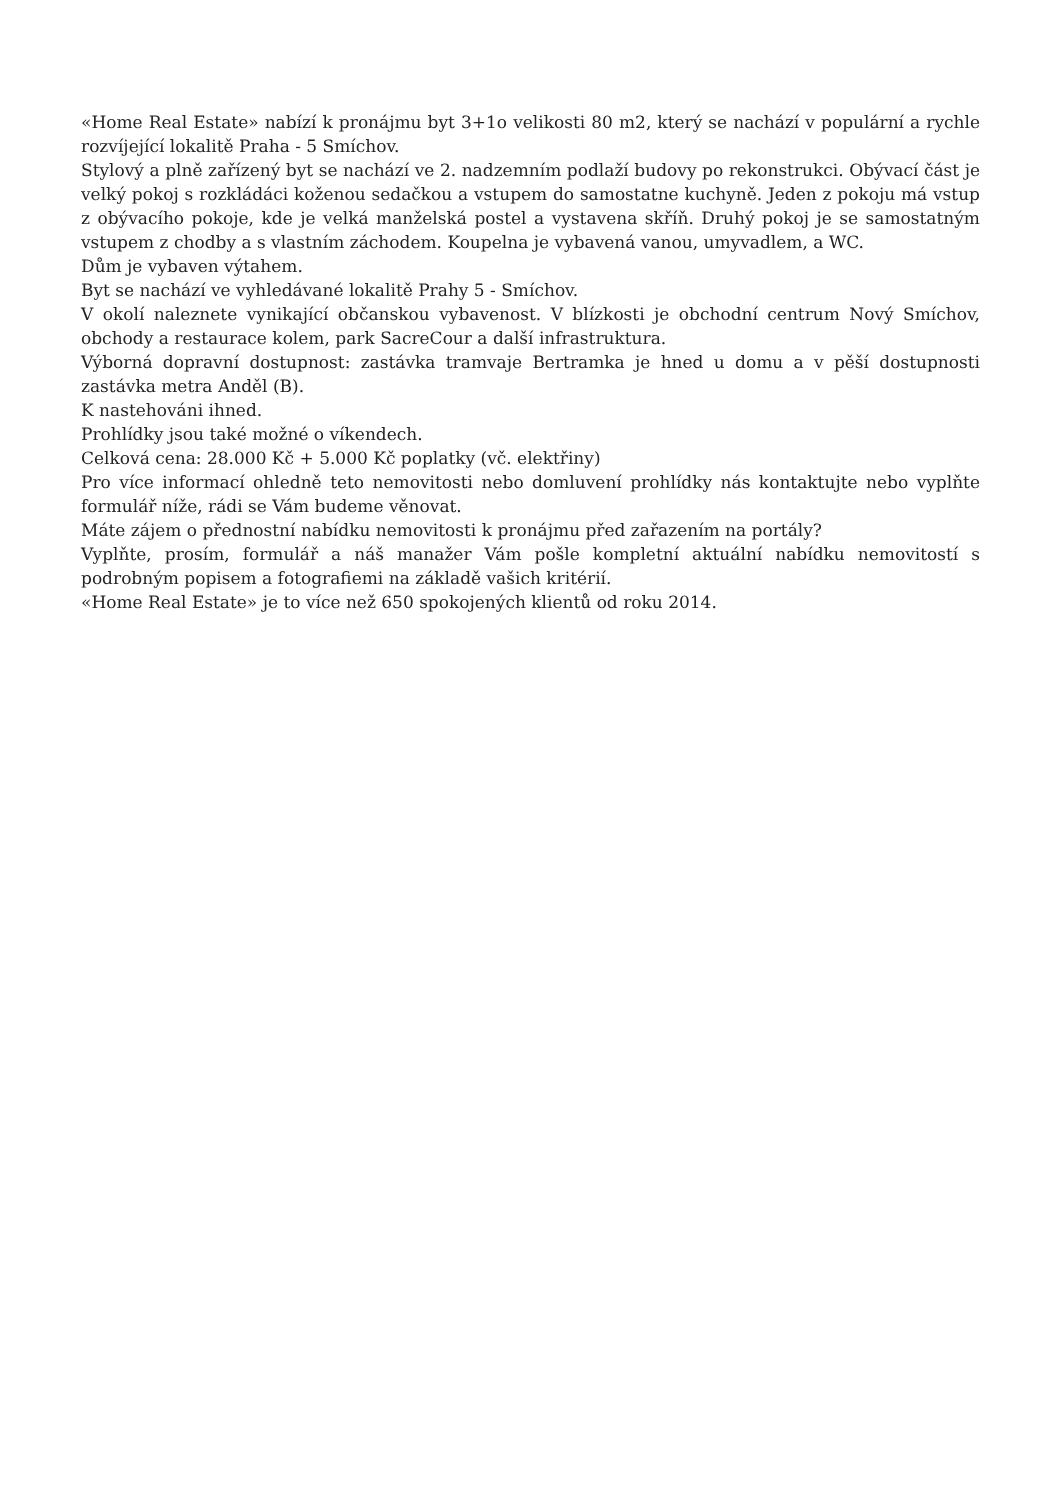«Home Real Estate» nabízí k pronájmu byt 3+1o velikosti 80 m2, který se nachází v populární a rychle rozvíjející lokalitě Praha - 5 Smíchov.
Stylový a plně zařízený byt se nachází ve 2. nadzemním podlaží budovy po rekonstrukci. Obývací část je velký pokoj s rozkládáci koženou sedačkou a vstupem do samostatne kuchyně. Jeden z pokoju má vstup z obývacího pokoje, kde je velká manželská postel a vystavena skříň. Druhý pokoj je se samostatným vstupem z chodby a s vlastním záchodem. Koupelna je vybavená vanou, umyvadlem, a WC.
Dům je vybaven výtahem.
Byt se nachází ve vyhledávané lokalitě Prahy 5 - Smíchov.
V okolí naleznete vynikající občanskou vybavenost. V blízkosti je obchodní centrum Nový Smíchov, obchody a restaurace kolem, park SacreCour a další infrastruktura.
Výborná dopravní dostupnost: zastávka tramvaje Bertramka je hned u domu a v pěší dostupnosti zastávka metra Anděl (B).
K nastehováni ihned.
Prohlídky jsou také možné o víkendech.
Celková cena: 28.000 Kč + 5.000 Kč poplatky (vč. elektřiny)
Pro více informací ohledně teto nemovitosti nebo domluvení prohlídky nás kontaktujte nebo vyplňte formulář níže, rádi se Vám budeme věnovat.
Máte zájem o přednostní nabídku nemovitosti k pronájmu před zařazením na portály?
Vyplňte, prosím, formulář a náš manažer Vám pošle kompletní aktuální nabídku nemovitostí s podrobným popisem a fotografiemi na základě vašich kritérií.
«Home Real Estate» je to více než 650 spokojených klientů od roku 2014.